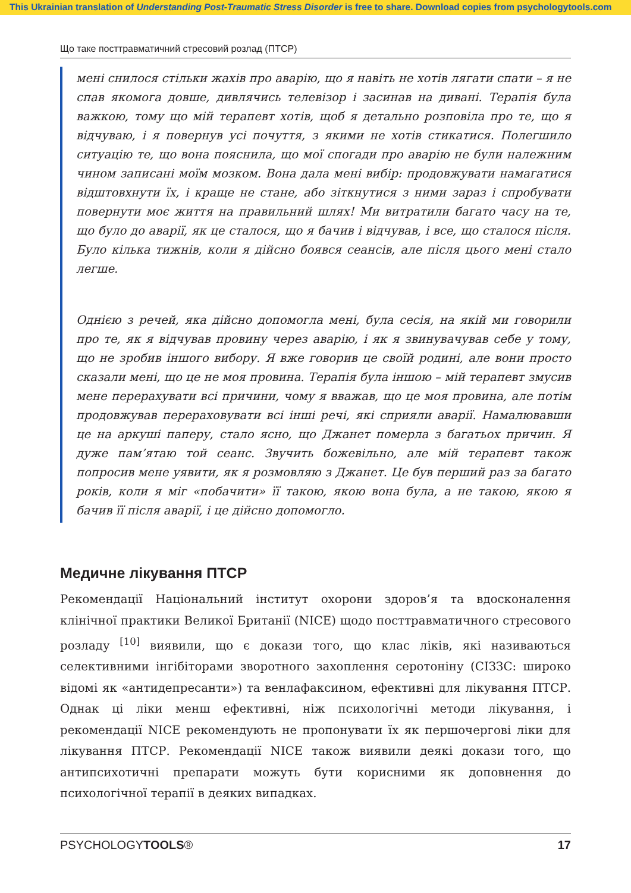This Ukrainian translation of Understanding Post-Traumatic Stress Disorder is free to share. Download copies from psychologytools.com
Що таке посттравматичний стресовий розлад (ПТСР)
мені снилося стільки жахів про аварію, що я навіть не хотів лягати спати – я не спав якомога довше, дивлячись телевізор і засинав на дивані. Терапія була важкою, тому що мій терапевт хотів, щоб я детально розповіла про те, що я відчуваю, і я повернув усі почуття, з якими не хотів стикатися. Полегшило ситуацію те, що вона пояснила, що мої спогади про аварію не були належним чином записані моїм мозком. Вона дала мені вибір: продовжувати намагатися відштовхнути їх, і краще не стане, або зіткнутися з ними зараз і спробувати повернути моє життя на правильний шлях! Ми витратили багато часу на те, що було до аварії, як це сталося, що я бачив і відчував, і все, що сталося після. Було кілька тижнів, коли я дійсно боявся сеансів, але після цього мені стало легше.
Однією з речей, яка дійсно допомогла мені, була сесія, на якій ми говорили про те, як я відчував провину через аварію, і як я звинувачував себе у тому, що не зробив іншого вибору. Я вже говорив це своїй родині, але вони просто сказали мені, що це не моя провина. Терапія була іншою – мій терапевт змусив мене перерахувати всі причини, чому я вважав, що це моя провина, але потім продовжував перераховувати всі інші речі, які сприяли аварії. Намалювавши це на аркуші паперу, стало ясно, що Джанет померла з багатьох причин. Я дуже пам’ятаю той сеанс. Звучить божевільно, але мій терапевт також попросив мене уявити, як я розмовляю з Джанет. Це був перший раз за багато років, коли я міг «побачити» її такою, якою вона була, а не такою, якою я бачив її після аварії, і це дійсно допомогло.
Медичне лікування ПТСР
Рекомендації Національний інститут охорони здоров’я та вдосконалення клінічної практики Великої Британії (NICE) щодо посттравматичного стресового розладу <sup>[10]</sup> виявили, що є докази того, що клас ліків, які називаються селективними інгібіторами зворотного захоплення серотоніну (СІЗЗС: широко відомі як «антидепресанти») та венлафаксином, ефективні для лікування ПТСР. Однак ці ліки менш ефективні, ніж психологічні методи лікування, і рекомендації NICE рекомендують не пропонувати їх як першочергові ліки для лікування ПТСР. Рекомендації NICE також виявили деякі докази того, що антипсихотичні препарати можуть бути корисними як доповнення до психологічної терапії в деяких випадках.
PSYCHOLOGYTOOLS® 17